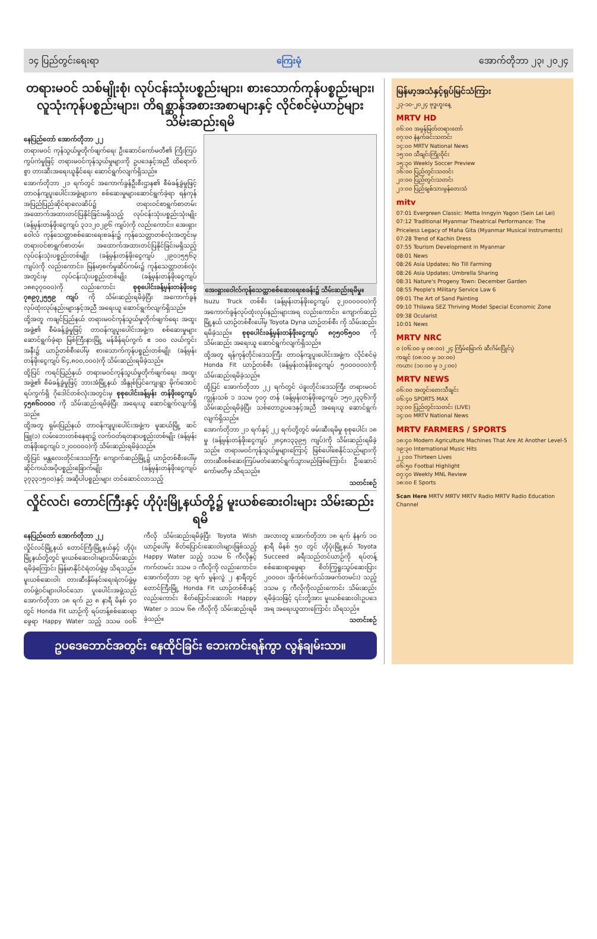၁၄ ပြည်တွင်းရေးရာ ကြေးမုံ အောက်တိုဘာ ၂၃၊ ၂၀၂၄
တရားမဝင် သစ်မျိုးစုံ၊ လုပ်ငန်းသုံးပစ္စည်းများ၊ စားသောက်ကုန်ပစ္စည်းများ၊ လူသုံးကုန်ပစ္စည်းများ၊ တိရစ္ဆာန်အစားအစာများနှင့် လိုင်စင်မဲ့ယာဉ်များ သိမ်းဆည်းရမိ
နေပြည်တော် အောက်တိုဘာ ၂၂
တရားမဝင် ကုန်သွယ်မှုတိုက်ဖျက်ရေး ဦးဆောင်ကော်မတီ၏ ကြီးကြပ်ကွပ်ကဲမှုဖြင့် တရားမဝင်ကုန်သွယ်မှုများကို ဥပဒေနှင့်အညီ ထိရောက်စွာ တားဆီးအရေးယူနိုင်ရေး ဆောင်ရွက်လျက်ရှိသည်။
အောက်တိုဘာ ၂၁ ရက်တွင် အကောက်ခွန်ဦးစီးဌာန၏ စီမံခန့်ခွဲမှုဖြင့် တာဝန်ကျပူးပေါင်းအဖွဲ့များက စစ်ဆေးမှုများဆောင်ရွက်ခဲ့ရာ ရန်ကုန်အပြည်ပြည်ဆိုင်ရာလေဆိပ်၌ တရားဝင်စာရွက်စာတမ်း အထောက်အထားတင်ပြနိုင်ခြင်းမရှိသည့် လုပ်ငန်းသုံးပစ္စည်းသုံးမျိုး (ခန့်မှန်းတန်ဖိုးငွေကျပ် ၃၁၁၂၀၂၉၆ ကျပ်)ကို လည်းကောင်း၊ အေးရှားဝေါလ် ကုန်သေတ္တာစစ်ဆေးရေးစခန်း၌ ကုန်သေတ္တာတစ်လုံးအတွင်းမှ တရားဝင်စာရွက်စာတမ်း အထောက်အထားတင်ပြနိုင်ခြင်းမရှိသည့် လုပ်ငန်းသုံးပစ္စည်းတစ်မျိုး (ခန့်မှန်းတန်ဖိုးငွေကျပ် ၂၉၀၁၅၅၆၃ ကျပ်)ကို လည်းကောင်း၊ မြန်မာ့စက်မှုဆိပ်ကမ်း၌ ကုန်သေတ္တာတစ်လုံးအတွင်းမှ လုပ်ငန်းသုံးပစ္စည်းတစ်မျိုး (ခန့်မှန်းတန်ဖိုးငွေကျပ် ၁၈၈၃၇၀၀၀)ကို လည်းကောင်း စုစုပေါင်းခန့်မှန်းတန်ဖိုးငွေ ၇၈၉၇၂၅၅၉ ကျပ် ကို သိမ်းဆည်းရမိခဲ့ပြီး အကောက်ခွန်လုပ်ထုံးလုပ်နည်းများနှင့်အညီ အရေးယူ ဆောင်ရွက်လျက်ရှိသည်။
ထို့အတူ ကချင်ပြည်နယ် တရားမဝင်ကုန်သွယ်မှုတိုက်ဖျက်ရေး အထူးအဖွဲ့၏ စီမံခန့်ခွဲမှုဖြင့် တာဝန်ကျပူးပေါင်းအဖွဲ့က စစ်ဆေးမှုများ ဆောင်ရွက်ခဲ့ရာ မြစ်ကြီးနားမြို့ မန်ခိန်ရပ်ကွက် ဧ ၁၀၀ လယ်ကွင်းအနီး၌ ယာဉ်တစ်စီးပေါ်မှ စားသောက်ကုန်ပစ္စည်းတစ်မျိုး (ခန့်မှန်းတန်ဖိုးငွေကျပ် ၆၄,၈၀၀,၀၀၀)ကို သိမ်းဆည်းရမိခဲ့သည်။
ထို့ပြင် ကရင်ပြည်နယ် တရားမဝင်ကုန်သွယ်မှုတိုက်ဖျက်ရေး အထူးအဖွဲ့၏ စီမံခန့်ခွဲမှုဖြင့် ဘားအံမြို့နယ် အိန္ဒုစ်ပြင်ကျေးရွာ မိုက်အောင်ရပ်ကွက်ရှိ ဂိုဒေါင်တစ်လုံးအတွင်းမှ စုစုပေါင်းခန့်မှန်း တန်ဖိုးငွေကျပ် ၄၅၈၆၀၀၀၀ ကို သိမ်းဆည်းရမိခဲ့ပြီး အရေးယူ ဆောင်ရွက်လျက်ရှိသည်။
ထို့အတူ ရှမ်းပြည်နယ် တာဝန်ကျပူးပေါင်းအဖွဲ့က မူဆယ်မြို့ ဆင်ဖြူ(၁) လမ်းဘေးတစ်နေရာ၌ လက်ဝတ်ရတနာပစ္စည်းတစ်မျိုး (ခန့်မှန်းတန်ဖိုးငွေကျပ် ၁၂၀၀၀၀၀)ကို သိမ်းဆည်းရမိခဲ့သည်။
ထို့ပြင် မန္တလေးတိုင်းဒေသကြီး ကျောက်ဆည်မြို့၌ ယာဉ်တစ်စီးပေါ်မှ ဆိုင်ကယ်အပိုပစ္စည်းခြောက်မျိုး (ခန့်မှန်းတန်ဖိုးငွေကျပ် ၃၇၃၃၁၅၀၀)နှင့် အဆိုပါပစ္စည်းများ တင်ဆောင်လာသည့်
အေးရှားဝေါလ်ကုန်သေတ္တာစစ်ဆေးရေးစခန်း၌ သိမ်းဆည်းရမိမှု။
Isuzu Truck တစ်စီး (ခန့်မှန်းတန်ဖိုးငွေကျပ် ၃၂၀၀၀၀၀၀)ကို အကောက်ခွန်လုပ်ထုံးလုပ်နည်းများအရ လည်းကောင်း၊ ကျောက်ဆည်မြို့နယ် ယာဉ်တစ်စီးပေါ်မှ Toyota Dyna ယာဉ်တစ်စီး ကို သိမ်းဆည်းရမိခဲ့သည်။ စုစုပေါင်းခန့်မှန်းတန်ဖိုးငွေကျပ် ၈၇၅၀၆၅၀၀ ကို သိမ်းဆည်း အရေးယူ ဆောင်ရွက်လျက်ရှိသည်။
ထို့အတူ ရန်ကုန်တိုင်းဒေသကြီး တာဝန်ကျပူးပေါင်းအဖွဲ့က လိုင်စင်မဲ့ Honda Fit ယာဉ်တစ်စီး (ခန့်မှန်းတန်ဖိုးငွေကျပ် ၅၀၀၀၀၀၀)ကို သိမ်းဆည်းရမိခဲ့သည်။
ထို့ပြင် အောက်တိုဘာ ၂၂ ရက်တွင် ပဲခူးတိုင်းဒေသကြီး တရားမဝင်ကျွန်းသစ် ၁ ဒသမ ၇၀၇ တန် (ခန့်မှန်းတန်ဖိုးငွေကျပ် ၁၅၀၂၃၃၆)ကို သိမ်းဆည်းရမိခဲ့ပြီး သစ်တောဥပဒေနှင့်အညီ အရေးယူ ဆောင်ရွက်လျက်ရှိသည်။
အောက်တိုဘာ ၂၁ ရက်နှင့် ၂၂ ရက်တို့တွင် ဖမ်းဆီးရမိမှု စုစုပေါင်း ၁၈ မှု (ခန့်မှန်းတန်ဖိုးငွေကျပ် ၂၈၄၈၁၃၃၉၅ ကျပ်)ကို သိမ်းဆည်းရမိခဲ့သည်။ တရားမဝင်ကုန်သွယ်မှုများကြောင့် ဖြစ်ပေါ်စေနိုင်သည်များကို တားဆီးစစ်ဆေးကြပ်မတ်ဆောင်ရွက်သွားမည်ဖြစ်ကြောင်း ဦးဆောင်ကော်မတီမှ သိရသည်။
သတင်းစဉ်
လှိုင်လင်၊ တောင်ကြီးနှင့် ဟိုပုံးမြို့နယ်တို့၌ မူးယစ်ဆေးဝါးများ သိမ်းဆည်းရမိ
နေပြည်တော် အောက်တိုဘာ ၂၂
လှိုင်လင်မြို့နယ် တောင်ကြီးမြို့နယ်နှင့် ဟိုပုံးမြို့နယ်တို့တွင် မူးယစ်ဆေးဝါးများသိမ်းဆည်းရမိခဲ့ကြောင်း မြန်မာနိုင်ငံရဲတပ်ဖွဲ့မှ သိရသည်။
မူးယစ်ဆေးဝါး တားဆီးနှိမ်နင်းရေးရဲတပ်ဖွဲ့မှ တပ်ဖွဲ့ဝင်များပါဝင်သော ပူးပေါင်းအဖွဲ့သည် အောက်တိုဘာ ၁၈ ရက် ည ၈ နာရီ မိနစ် ၄၀ တွင် Honda Fit ယာဉ်ကို ရပ်တန့်စစ်ဆေးရာဖွေရာ Happy Water သည့် ဒသမ ၀၀၆ ကီလို သိမ်းဆည်းရမိခဲ့ပြီး Toyota Wish ယာဉ်ပေါ်မှ စိတ်ပြောင်းဆေးဝါးများဖြစ်သည့် Happy Water သည့် ဒသမ ၆ ကီလိုနှင့် ကက်တမင်း ဒသမ ၁ ကီလိုကို လည်းကောင်း၊ အောက်တိုဘာ ၁၉ ရက် မွန်းလွဲ ၂ နာရီတွင် တောင်ကြီးမြို့ Honda Fit ယာဉ်တစ်စီးနှင့် လည်းကောင်း စိတ်ပြောင်းဆေးဝါး Happy Water ၁ ဒသမ ၆၈ ကီလိုကို သိမ်းဆည်းရမိခဲ့သည်။
အလားတူ အောက်တိုဘာ ၁၈ ရက် နံနက် ၁၀ နာရီ မိနစ် ၅၀ တွင် ဟိုပုံးမြို့နယ် Toyota Succeed ခရီးသည်တင်ယာဉ်ကို ရပ်တန့်စစ်ဆေးရာဖွေရာ စိတ်ကြွရူးသွပ်ဆေးပြား ၂၀၀၀၀၊ အိုက်စ်(မက်သ်အဖက်တမင်း) သည့် ဒသမ ၄ ကီလိုကိုလည်းကောင်း သိမ်းဆည်းရမိခဲ့သဖြင့် ၎င်းတို့အား မူးယစ်ဆေးဝါးဥပဒေအရ အရေးယူထားကြောင်း သိရသည်။
သတင်းစဉ်
ဥပဒေဘောင်အတွင်း နေထိုင်ခြင်း ဘေးကင်းရန်ကွာ လွန်ချမ်းသာ။
မြန်မာ့အသံနှင့်ရုပ်မြင်သံကြား
၂၃-၁၀-၂၀၂၄ ဗုဒ္ဓဟူးနေ့
MRTV HD
၀၆:၀၀ အမွန်မြတ်တရားတော်
၀၇:၀၀ နံနက်ခင်းသတင်း
၁၄:၀၀ MRTV National News
၁၅:၀၀ သီချင်းကြိုးဝိုင်း
၁၅:၃၀ Weekly Soccer Preview
၁၆:၀၀ ပြည်တွင်းသတင်း
၂၀:၀၀ ပြည်တွင်းသတင်း
၂၁:၀၀ ပြည်ချစ်သားမွန်တေးသံ
mitv
07:01 Evergreen Classic: Metta Inngyin Yagon (Sein Lei Lei)
07:12 Traditional Myanmar Theatrical Performance: The Priceless Legacy of Maha Gita (Myanmar Musical Instruments)
07:28 Trend of Kachin Dress
07:55 Tourism Development in Myanmar
08:01 News
08:26 Asia Updates; No Till Farming
08:26 Asia Updates; Umbrella Sharing
08:31 Nature's Progeny Town: December Garden
08:55 People's Military Service Law 6
09:01 The Art of Sand Painting
09:10 Thilawa SEZ Thriving Model Special Economic Zone
09:38 Ocularist
10:01 News
MRTV NRC
၀ (၀၆:၀၀ မှ ၀၈:၀၀) ၂၄ ကြိမ်မြောက် ဆီးဂိမ်းပြိုင်ပွဲ
ကချင် (၀၈:၀၀ မှ ၁၀:၀၀)
ကယား (၁၀:၀၀ မှ ၁၂:၀၀)
MRTV NEWS
၀၆:၀၀ အတွင်းတေးသီချင်း
၀၆:၄၀ SPORTS MAX
၁၃:၀၀ ပြည်တွင်းသတင်း (LIVE)
၁၄:၀၀ MRTV National News
MRTV FARMERS / SPORTS
၁၈:၄၀ Modern Agriculture Machines That Are At Another Level-5
၁၉:၃၀ International Music Hits
၂၂:၀၀ Thirteen Lives
၀၆:၅၀ Footbal Highlight
၀၇:၄၀ Weekly MNL Review
၁၈:၀၀ E Sports
Scan Here MRTV MRTV MRTV Radio MRTV Radio Education Channel